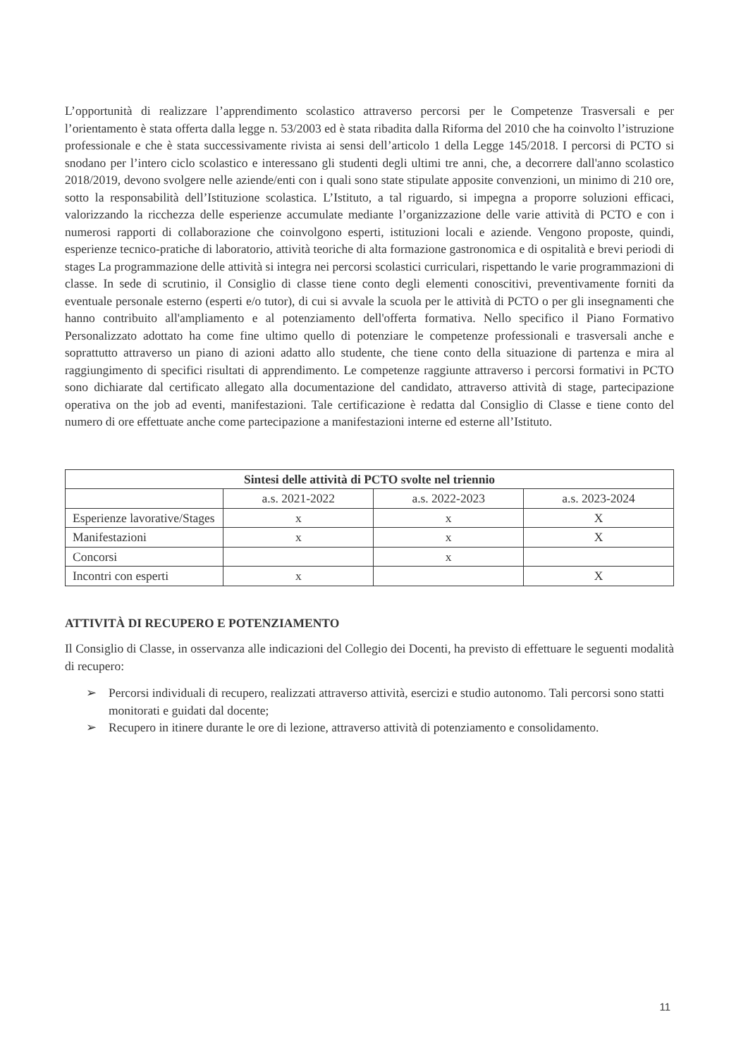L’opportunità di realizzare l’apprendimento scolastico attraverso percorsi per le Competenze Trasversali e per l’orientamento è stata offerta dalla legge n. 53/2003 ed è stata ribadita dalla Riforma del 2010 che ha coinvolto l’istruzione professionale e che è stata successivamente rivista ai sensi dell’articolo 1 della Legge 145/2018. I percorsi di PCTO si snodano per l’intero ciclo scolastico e interessano gli studenti degli ultimi tre anni, che, a decorrere dall'anno scolastico 2018/2019, devono svolgere nelle aziende/enti con i quali sono state stipulate apposite convenzioni, un minimo di 210 ore, sotto la responsabilità dell’Istituzione scolastica. L’Istituto, a tal riguardo, si impegna a proporre soluzioni efficaci, valorizzando la ricchezza delle esperienze accumulate mediante l’organizzazione delle varie attività di PCTO e con i numerosi rapporti di collaborazione che coinvolgono esperti, istituzioni locali e aziende. Vengono proposte, quindi, esperienze tecnico-pratiche di laboratorio, attività teoriche di alta formazione gastronomica e di ospitalità e brevi periodi di stages La programmazione delle attività si integra nei percorsi scolastici curriculari, rispettando le varie programmazioni di classe. In sede di scrutinio, il Consiglio di classe tiene conto degli elementi conoscitivi, preventivamente forniti da eventuale personale esterno (esperti e/o tutor), di cui si avvale la scuola per le attività di PCTO o per gli insegnamenti che hanno contribuito all'ampliamento e al potenziamento dell'offerta formativa. Nello specifico il Piano Formativo Personalizzato adottato ha come fine ultimo quello di potenziare le competenze professionali e trasversali anche e soprattutto attraverso un piano di azioni adatto allo studente, che tiene conto della situazione di partenza e mira al raggiungimento di specifici risultati di apprendimento. Le competenze raggiunte attraverso i percorsi formativi in PCTO sono dichiarate dal certificato allegato alla documentazione del candidato, attraverso attività di stage, partecipazione operativa on the job ad eventi, manifestazioni. Tale certificazione è redatta dal Consiglio di Classe e tiene conto del numero di ore effettuate anche come partecipazione a manifestazioni interne ed esterne all’Istituto.
| Sintesi delle attività di PCTO svolte nel triennio | | | |
| --- | --- | --- | --- |
| | a.s. 2021-2022 | a.s. 2022-2023 | a.s. 2023-2024 |
| Esperienze lavorative/Stages | x | x | X |
| Manifestazioni | x | x | X |
| Concorsi | | x | |
| Incontri con esperti | x | | X |
ATTIVITÀ DI RECUPERO E POTENZIAMENTO
Il Consiglio di Classe, in osservanza alle indicazioni del Collegio dei Docenti, ha previsto di effettuare le seguenti modalità di recupero:
➢ Percorsi individuali di recupero, realizzati attraverso attività, esercizi e studio autonomo. Tali percorsi sono statti monitorati e guidati dal docente;
➢ Recupero in itinere durante le ore di lezione, attraverso attività di potenziamento e consolidamento.
11